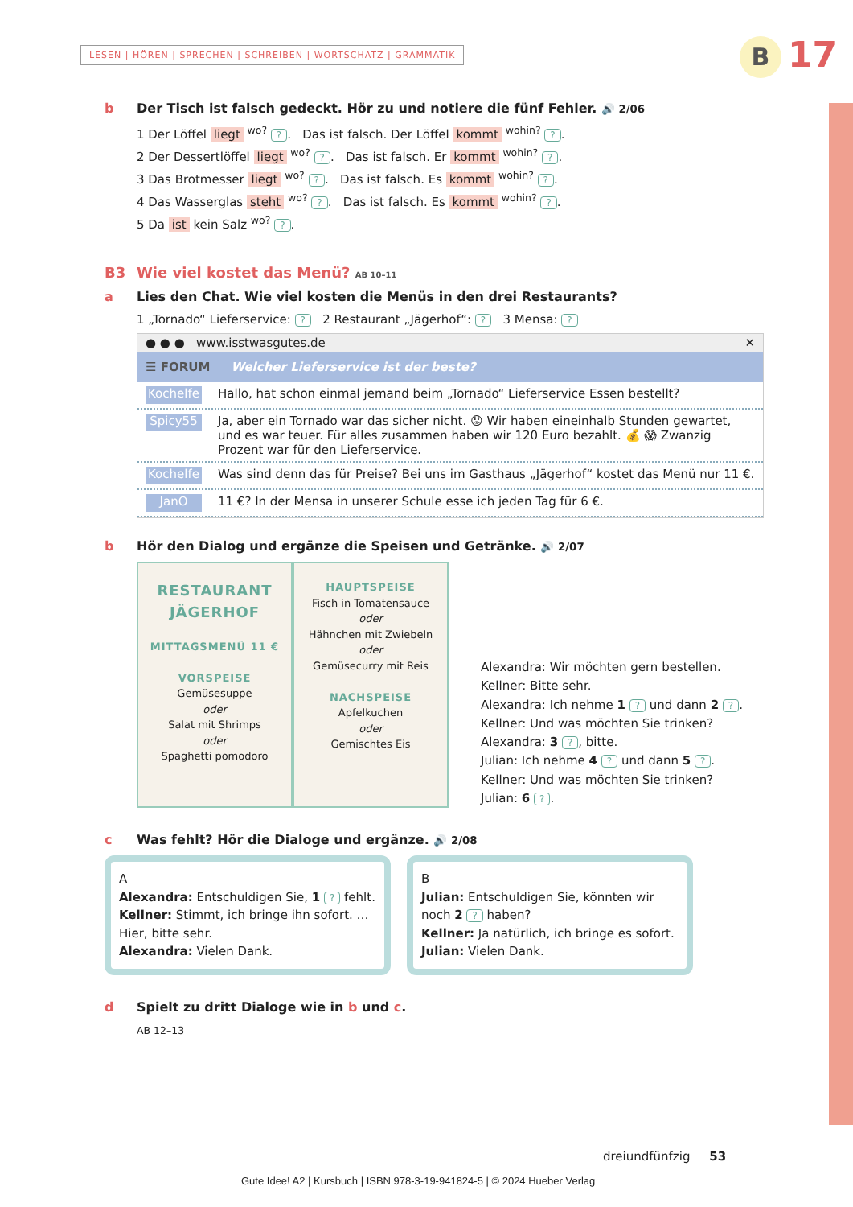LESEN | HÖREN | SPRECHEN | SCHREIBEN | WORTSCHATZ | GRAMMATIK
B 17
b Der Tisch ist falsch gedeckt. Hör zu und notiere die fünf Fehler. 🔊 2/06
1 Der Löffel liegt <sup>wo?</sup> ?. Das ist falsch. Der Löffel kommt <sup>wohin?</sup> ?.
2 Der Dessertlöffel liegt <sup>wo?</sup> ?. Das ist falsch. Er kommt <sup>wohin?</sup> ?.
3 Das Brotmesser liegt <sup>wo?</sup> ?. Das ist falsch. Es kommt <sup>wohin?</sup> ?.
4 Das Wasserglas steht <sup>wo?</sup> ?. Das ist falsch. Es kommt <sup>wohin?</sup> ?.
5 Da ist kein Salz <sup>wo?</sup> ?.
B3 Wie viel kostet das Menü? AB 10–11
a Lies den Chat. Wie viel kosten die Menüs in den drei Restaurants?
1 „Tornado“ Lieferservice: ? 2 Restaurant „Jägerhof“: ? 3 Mensa: ?
● ● ● www.isstwasgutes.de ✕
☰ FORUM Welcher Lieferservice ist der beste?
Kochelfe
Hallo, hat schon einmal jemand beim „Tornado“ Lieferservice Essen bestellt?
Spicy55
Ja, aber ein Tornado war das sicher nicht. 😟 Wir haben eineinhalb Stunden gewartet, und es war teuer. Für alles zusammen haben wir 120 Euro bezahlt. 💰 😱 Zwanzig Prozent war für den Lieferservice.
Kochelfe
Was sind denn das für Preise? Bei uns im Gasthaus „Jägerhof“ kostet das Menü nur 11 €.
JanO
11 €? In der Mensa in unserer Schule esse ich jeden Tag für 6 €.
b Hör den Dialog und ergänze die Speisen und Getränke. 🔊 2/07
RESTAURANT
JÄGERHOF
MITTAGSMENÜ 11 €
VORSPEISE
Gemüsesuppe
oder
Salat mit Shrimps
oder
Spaghetti pomodoro
HAUPTSPEISE
Fisch in Tomatensauce
oder
Hähnchen mit Zwiebeln
oder
Gemüsecurry mit Reis
NACHSPEISE
Apfelkuchen
oder
Gemischtes Eis
Alexandra: Wir möchten gern bestellen.
Kellner: Bitte sehr.
Alexandra: Ich nehme 1 ? und dann 2 ?.
Kellner: Und was möchten Sie trinken?
Alexandra: 3 ?, bitte.
Julian: Ich nehme 4 ? und dann 5 ?.
Kellner: Und was möchten Sie trinken?
Julian: 6 ?.
c Was fehlt? Hör die Dialoge und ergänze. 🔊 2/08
A
Alexandra: Entschuldigen Sie, 1 ? fehlt.
Kellner: Stimmt, ich bringe ihn sofort. …
Hier, bitte sehr.
Alexandra: Vielen Dank.
B
Julian: Entschuldigen Sie, könnten wir noch 2 ? haben?
Kellner: Ja natürlich, ich bringe es sofort.
Julian: Vielen Dank.
d Spielt zu dritt Dialoge wie in b und c.
AB 12–13
dreiundfünfzig 53
Gute Idee! A2 | Kursbuch | ISBN 978-3-19-941824-5 | © 2024 Hueber Verlag